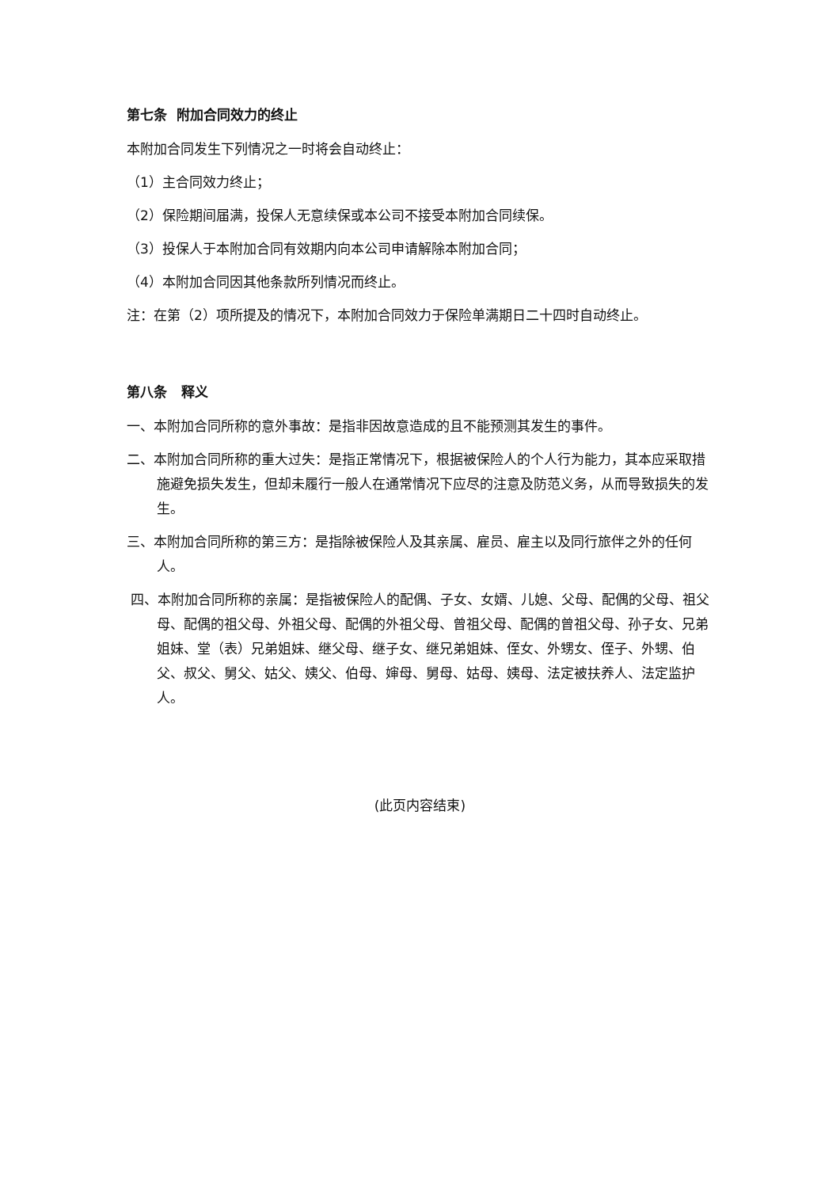第七条 附加合同效力的终止
本附加合同发生下列情况之一时将会自动终止：
（1）主合同效力终止；
（2）保险期间届满，投保人无意续保或本公司不接受本附加合同续保。
（3）投保人于本附加合同有效期内向本公司申请解除本附加合同；
（4）本附加合同因其他条款所列情况而终止。
注：在第（2）项所提及的情况下，本附加合同效力于保险单满期日二十四时自动终止。
第八条 释义
一、本附加合同所称的意外事故：是指非因故意造成的且不能预测其发生的事件。
二、本附加合同所称的重大过失：是指正常情况下，根据被保险人的个人行为能力，其本应采取措施避免损失发生，但却未履行一般人在通常情况下应尽的注意及防范义务，从而导致损失的发生。
三、本附加合同所称的第三方：是指除被保险人及其亲属、雇员、雇主以及同行旅伴之外的任何人。
四、本附加合同所称的亲属：是指被保险人的配偶、子女、女婿、儿媳、父母、配偶的父母、祖父母、配偶的祖父母、外祖父母、配偶的外祖父母、曾祖父母、配偶的曾祖父母、孙子女、兄弟姐妹、堂（表）兄弟姐妹、继父母、继子女、继兄弟姐妹、侄女、外甥女、侄子、外甥、伯父、叔父、舅父、姑父、姨父、伯母、婶母、舅母、姑母、姨母、法定被扶养人、法定监护人。
(此页内容结束)